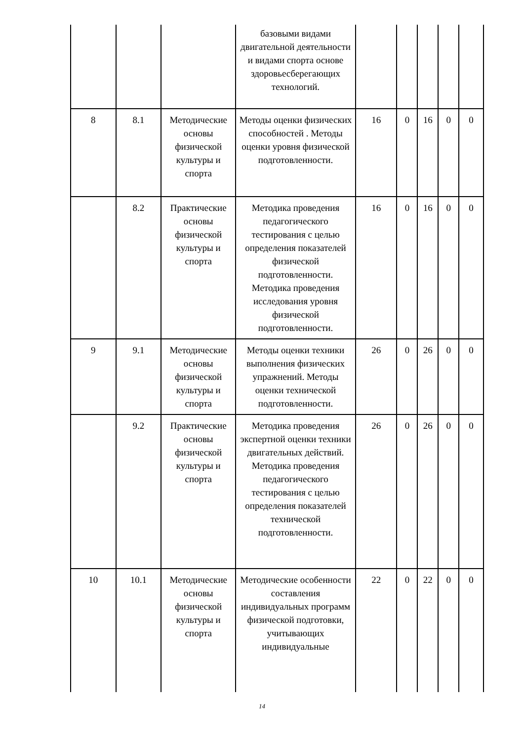| | | | базовыми видами двигательной деятельности и видами спорта основе здоровьесберегающих технологий. | | | | | |
| 8 | 8.1 | Методические основы физической культуры и спорта | Методы оценки физических способностей . Методы оценки уровня физической подготовленности. | 16 | 0 | 16 | 0 | 0 |
| | 8.2 | Практические основы физической культуры и спорта | Методика проведения педагогического тестирования с целью определения показателей физической подготовленности. Методика проведения исследования уровня физической подготовленности. | 16 | 0 | 16 | 0 | 0 |
| 9 | 9.1 | Методические основы физической культуры и спорта | Методы оценки техники выполнения физических упражнений. Методы оценки технической подготовленности. | 26 | 0 | 26 | 0 | 0 |
| | 9.2 | Практические основы физической культуры и спорта | Методика проведения экспертной оценки техники двигательных действий. Методика проведения педагогического тестирования с целью определения показателей технической подготовленности. | 26 | 0 | 26 | 0 | 0 |
| 10 | 10.1 | Методические основы физической культуры и спорта | Методические особенности составления индивидуальных программ физической подготовки, учитывающих индивидуальные | 22 | 0 | 22 | 0 | 0 |
14